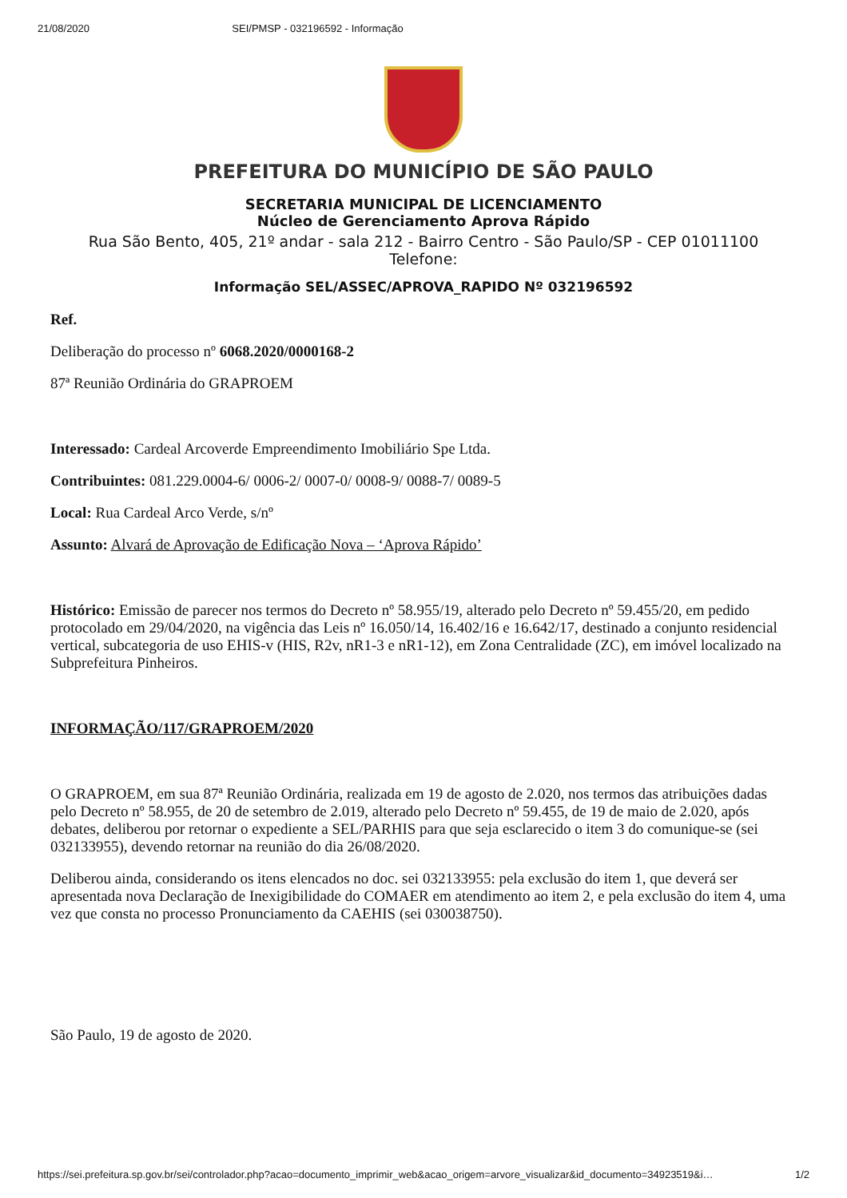21/08/2020 SEI/PMSP - 032196592 - Informação
PREFEITURA DO MUNICÍPIO DE SÃO PAULO
SECRETARIA MUNICIPAL DE LICENCIAMENTO
Núcleo de Gerenciamento Aprova Rápido
Rua São Bento, 405, 21º andar - sala 212 - Bairro Centro - São Paulo/SP - CEP 01011100
Telefone:
Informação SEL/ASSEC/APROVA_RAPIDO Nº 032196592
Ref.
Deliberação do processo nº 6068.2020/0000168-2
87ª Reunião Ordinária do GRAPROEM
Interessado: Cardeal Arcoverde Empreendimento Imobiliário Spe Ltda.
Contribuintes: 081.229.0004-6/ 0006-2/ 0007-0/ 0008-9/ 0088-7/ 0089-5
Local: Rua Cardeal Arco Verde, s/nº
Assunto: Alvará de Aprovação de Edificação Nova – ‘Aprova Rápido’
Histórico: Emissão de parecer nos termos do Decreto nº 58.955/19, alterado pelo Decreto nº 59.455/20, em pedido protocolado em 29/04/2020, na vigência das Leis nº 16.050/14, 16.402/16 e 16.642/17, destinado a conjunto residencial vertical, subcategoria de uso EHIS-v (HIS, R2v, nR1-3 e nR1-12), em Zona Centralidade (ZC), em imóvel localizado na Subprefeitura Pinheiros.
INFORMAÇÃO/117/GRAPROEM/2020
O GRAPROEM, em sua 87ª Reunião Ordinária, realizada em 19 de agosto de 2.020, nos termos das atribuições dadas pelo Decreto nº 58.955, de 20 de setembro de 2.019, alterado pelo Decreto nº 59.455, de 19 de maio de 2.020, após debates, deliberou por retornar o expediente a SEL/PARHIS para que seja esclarecido o item 3 do comunique-se (sei 032133955), devendo retornar na reunião do dia 26/08/2020.
Deliberou ainda, considerando os itens elencados no doc. sei 032133955: pela exclusão do item 1, que deverá ser apresentada nova Declaração de Inexigibilidade do COMAER em atendimento ao item 2, e pela exclusão do item 4, uma vez que consta no processo Pronunciamento da CAEHIS (sei 030038750).
São Paulo, 19 de agosto de 2020.
https://sei.prefeitura.sp.gov.br/sei/controlador.php?acao=documento_imprimir_web&acao_origem=arvore_visualizar&id_documento=34923519&i… 1/2